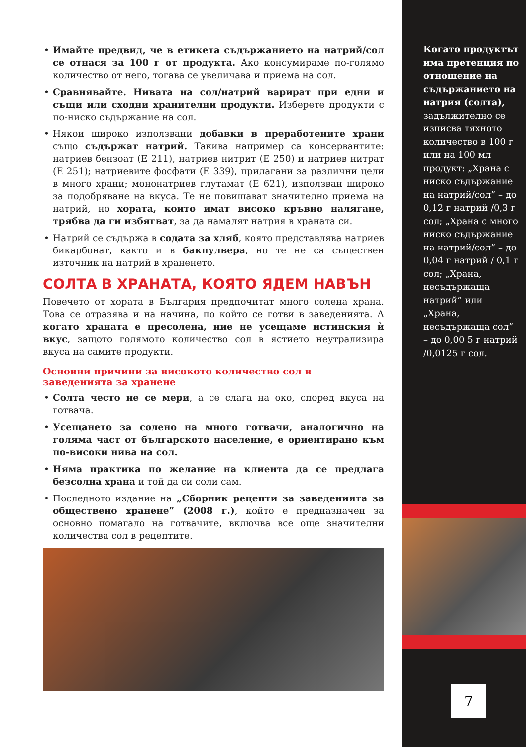• Имайте предвид, че в етикета съдържанието на натрий/сол се отнася за 100 г от продукта. Ако консумираме по-голямо количество от него, тогава се увеличава и приема на сол.
• Сравнявайте. Нивата на сол/натрий варират при едни и същи или сходни хранителни продукти. Изберете продукти с по-ниско съдържание на сол.
• Някои широко използвани добавки в преработените храни също съдържат натрий. Такива например са консервантите: натриев бензоат (Е 211), натриев нитрит (Е 250) и натриев нитрат (Е 251); натриевите фосфати (Е 339), прилагани за различни цели в много храни; мононатриев глутамат (Е 621), използван широко за подобряване на вкуса. Те не повишават значително приема на натрий, но хората, които имат високо кръвно налягане, трябва да ги избягват, за да намалят натрия в храната си.
• Натрий се съдържа в содата за хляб, която представлява натриев бикарбонат, както и в бакпулвера, но те не са съществен източник на натрий в храненето.
СОЛТА В ХРАНАТА, КОЯТО ЯДЕМ НАВЪН
Повечето от хората в България предпочитат много солена храна. Това се отразява и на начина, по който се готви в заведенията. А когато храната е пресолена, ние не усещаме истинския ѝ вкус, защото голямото количество сол в ястието неутрализира вкуса на самите продукти.
Основни причини за високото количество сол в заведенията за хранене
• Солта често не се мери, а се слага на око, според вкуса на готвача.
• Усещането за солено на много готвачи, аналогично на голяма част от българското население, е ориентирано към по-високи нива на сол.
• Няма практика по желание на клиента да се предлага безсолна храна и той да си соли сам.
• Последното издание на „Сборник рецепти за заведенията за обществено хранене” (2008 г.), който е предназначен за основно помагало на готвачите, включва все още значителни количества сол в рецептите.
Когато продуктът има претенция по отношение на съдържанието на натрия (солта), задължително се изписва тяхното количество в 100 г или на 100 мл продукт: „Храна с ниско съдържание на натрий/сол” – до 0,12 г натрий /0,3 г сол; „Храна с много ниско съдържание на натрий/сол” – до 0,04 г натрий / 0,1 г сол; „Храна, несъдържаща натрий” или „Храна, несъдържаща сол” – до 0,00 5 г натрий /0,0125 г сол.
7